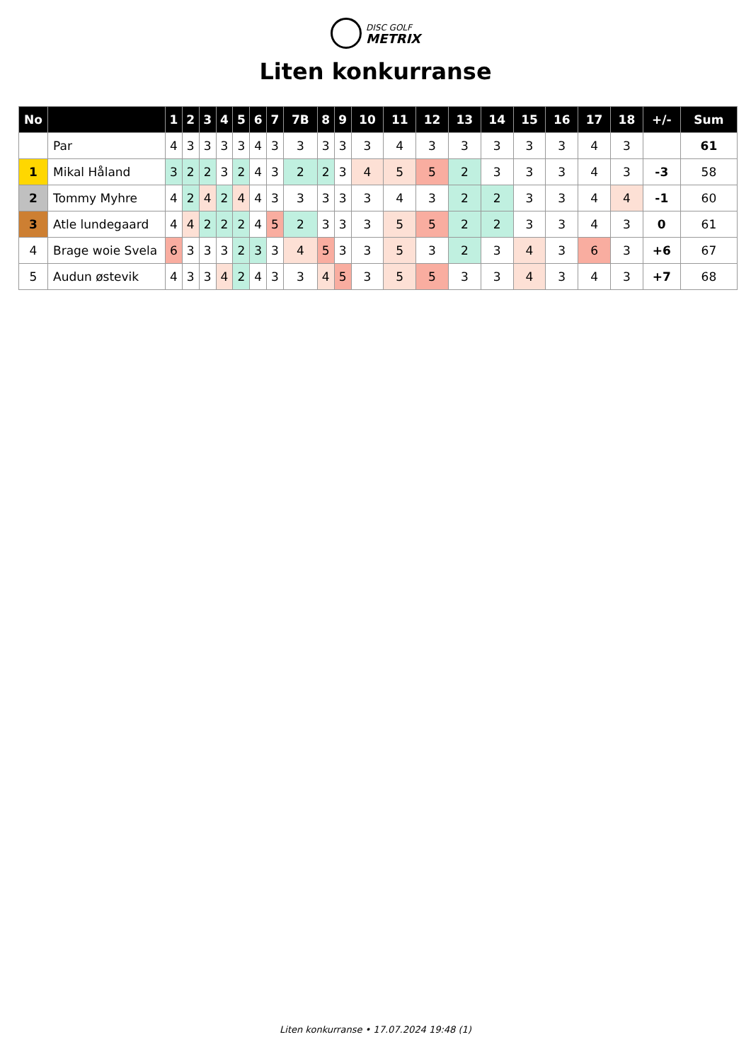DISC GOLF
METRIX
Liten konkurranse
| No | | 1 | 2 | 3 | 4 | 5 | 6 | 7 | 7B | 8 | 9 | 10 | 11 | 12 | 13 | 14 | 15 | 16 | 17 | 18 | +/- | Sum |
| --- | --- | --- | --- | --- | --- | --- | --- | --- | --- | --- | --- | --- | --- | --- | --- | --- | --- | --- | --- | --- | --- | --- |
| | Par | 4 | 3 | 3 | 3 | 3 | 4 | 3 | 3 | 3 | 3 | 3 | 4 | 3 | 3 | 3 | 3 | 3 | 4 | 3 | | 61 |
| 1 | Mikal Håland | 3 | 2 | 2 | 3 | 2 | 4 | 3 | 2 | 2 | 3 | 4 | 5 | 5 | 2 | 3 | 3 | 3 | 4 | 3 | -3 | 58 |
| 2 | Tommy Myhre | 4 | 2 | 4 | 2 | 4 | 4 | 3 | 3 | 3 | 3 | 3 | 4 | 3 | 2 | 2 | 3 | 3 | 4 | 4 | -1 | 60 |
| 3 | Atle lundegaard | 4 | 4 | 2 | 2 | 2 | 4 | 5 | 2 | 3 | 3 | 3 | 5 | 5 | 2 | 2 | 3 | 3 | 4 | 3 | 0 | 61 |
| 4 | Brage woie Svela | 6 | 3 | 3 | 3 | 2 | 3 | 3 | 4 | 5 | 3 | 3 | 5 | 3 | 2 | 3 | 4 | 3 | 6 | 3 | +6 | 67 |
| 5 | Audun østevik | 4 | 3 | 3 | 4 | 2 | 4 | 3 | 3 | 4 | 5 | 3 | 5 | 5 | 3 | 3 | 4 | 3 | 4 | 3 | +7 | 68 |
Liten konkurranse • 17.07.2024 19:48 (1)